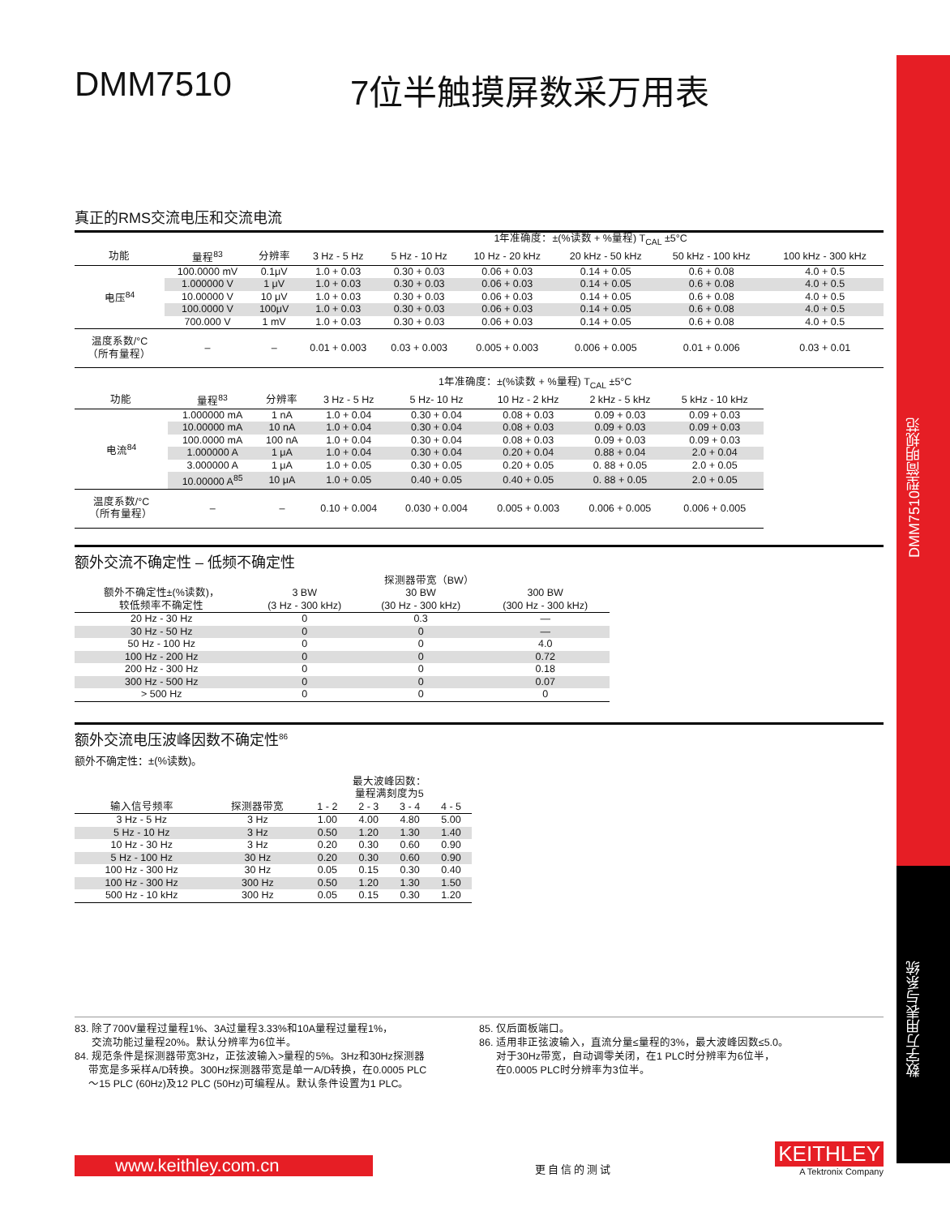DMM7510型简明规范
数字万用表与系统
DMM7510 7位半触摸屏数采万用表
真正的RMS交流电压和交流电流
| | | | 1年准确度：±(%读数 + %量程) T<sub>CAL</sub> ±5°C | | | | | |
| --- | --- | --- | --- | --- | --- | --- | --- | --- |
| 功能 | 量程<sup>83</sup> | 分辨率 | 3 Hz - 5 Hz | 5 Hz - 10 Hz | 10 Hz - 20 kHz | 20 kHz - 50 kHz | 50 kHz - 100 kHz | 100 kHz - 300 kHz |
| 电压<sup>84</sup> | 100.0000 mV | 0.1μV | 1.0 + 0.03 | 0.30 + 0.03 | 0.06 + 0.03 | 0.14 + 0.05 | 0.6 + 0.08 | 4.0 + 0.5 |
| | 1.000000 V | 1 μV | 1.0 + 0.03 | 0.30 + 0.03 | 0.06 + 0.03 | 0.14 + 0.05 | 0.6 + 0.08 | 4.0 + 0.5 |
| | 10.00000 V | 10 μV | 1.0 + 0.03 | 0.30 + 0.03 | 0.06 + 0.03 | 0.14 + 0.05 | 0.6 + 0.08 | 4.0 + 0.5 |
| | 100.0000 V | 100μV | 1.0 + 0.03 | 0.30 + 0.03 | 0.06 + 0.03 | 0.14 + 0.05 | 0.6 + 0.08 | 4.0 + 0.5 |
| | 700.000 V | 1 mV | 1.0 + 0.03 | 0.30 + 0.03 | 0.06 + 0.03 | 0.14 + 0.05 | 0.6 + 0.08 | 4.0 + 0.5 |
| 温度系数/°C （所有量程） | – | – | 0.01 + 0.003 | 0.03 + 0.003 | 0.005 + 0.003 | 0.006 + 0.005 | 0.01 + 0.006 | 0.03 + 0.01 |
| | | | 1年准确度：±(%读数 + %量程) T<sub>CAL</sub> ±5°C | | | | |
| --- | --- | --- | --- | --- | --- | --- | --- |
| 功能 | 量程<sup>83</sup> | 分辨率 | 3 Hz - 5 Hz | 5 Hz- 10 Hz | 10 Hz - 2 kHz | 2 kHz - 5 kHz | 5 kHz - 10 kHz |
| 电流<sup>84</sup> | 1.000000 mA | 1 nA | 1.0 + 0.04 | 0.30 + 0.04 | 0.08 + 0.03 | 0.09 + 0.03 | 0.09 + 0.03 |
| | 10.00000 mA | 10 nA | 1.0 + 0.04 | 0.30 + 0.04 | 0.08 + 0.03 | 0.09 + 0.03 | 0.09 + 0.03 |
| | 100.0000 mA | 100 nA | 1.0 + 0.04 | 0.30 + 0.04 | 0.08 + 0.03 | 0.09 + 0.03 | 0.09 + 0.03 |
| | 1.000000 A | 1 μA | 1.0 + 0.04 | 0.30 + 0.04 | 0.20 + 0.04 | 0.88 + 0.04 | 2.0 + 0.04 |
| | 3.000000 A | 1 μA | 1.0 + 0.05 | 0.30 + 0.05 | 0.20 + 0.05 | 0. 88 + 0.05 | 2.0 + 0.05 |
| | 10.00000 A<sup>85</sup> | 10 μA | 1.0 + 0.05 | 0.40 + 0.05 | 0.40 + 0.05 | 0. 88 + 0.05 | 2.0 + 0.05 |
| 温度系数/°C （所有量程） | – | – | 0.10 + 0.004 | 0.030 + 0.004 | 0.005 + 0.003 | 0.006 + 0.005 | 0.006 + 0.005 |
额外交流不确定性 – 低频不确定性
| | 探测器带宽（BW） | | |
| --- | --- | --- | --- |
| 额外不确定性±(%读数)， 较低频率不确定性 | 3 BW (3 Hz - 300 kHz) | 30 BW (30 Hz - 300 kHz) | 300 BW (300 Hz - 300 kHz) |
| 20 Hz - 30 Hz | 0 | 0.3 | — |
| 30 Hz - 50 Hz | 0 | 0 | — |
| 50 Hz - 100 Hz | 0 | 0 | 4.0 |
| 100 Hz - 200 Hz | 0 | 0 | 0.72 |
| 200 Hz - 300 Hz | 0 | 0 | 0.18 |
| 300 Hz - 500 Hz | 0 | 0 | 0.07 |
| > 500 Hz | 0 | 0 | 0 |
额外交流电压波峰因数不确定性<sup>86</sup>
额外不确定性：±(%读数)。
| | | 最大波峰因数： 量程满刻度为5 | | | |
| --- | --- | --- | --- | --- | --- |
| 输入信号频率 | 探测器带宽 | 1 - 2 | 2 - 3 | 3 - 4 | 4 - 5 |
| 3 Hz - 5 Hz | 3 Hz | 1.00 | 4.00 | 4.80 | 5.00 |
| 5 Hz - 10 Hz | 3 Hz | 0.50 | 1.20 | 1.30 | 1.40 |
| 10 Hz - 30 Hz | 3 Hz | 0.20 | 0.30 | 0.60 | 0.90 |
| 5 Hz - 100 Hz | 30 Hz | 0.20 | 0.30 | 0.60 | 0.90 |
| 100 Hz - 300 Hz | 30 Hz | 0.05 | 0.15 | 0.30 | 0.40 |
| 100 Hz - 300 Hz | 300 Hz | 0.50 | 1.20 | 1.30 | 1.50 |
| 500 Hz - 10 kHz | 300 Hz | 0.05 | 0.15 | 0.30 | 1.20 |
83. 除了700V量程过量程1%、3A过量程3.33%和10A量程过量程1%，
交流功能过量程20%。默认分辨率为6位半。
84. 规范条件是探测器带宽3Hz，正弦波输入>量程的5%。3Hz和30Hz探测器
带宽是多采样A/D转换。300Hz探测器带宽是单一A/D转换，在0.0005 PLC
～15 PLC (60Hz)及12 PLC (50Hz)可编程从。默认条件设置为1 PLC。
85. 仅后面板端口。
86. 适用非正弦波输入，直流分量≤量程的3%，最大波峰因数≤5.0。
对于30Hz带宽，自动调零关闭，在1 PLC时分辨率为6位半，
在0.0005 PLC时分辨率为3位半。
www.keithley.com.cn
更自信的测试
KEITHLEY
A Tektronix Company